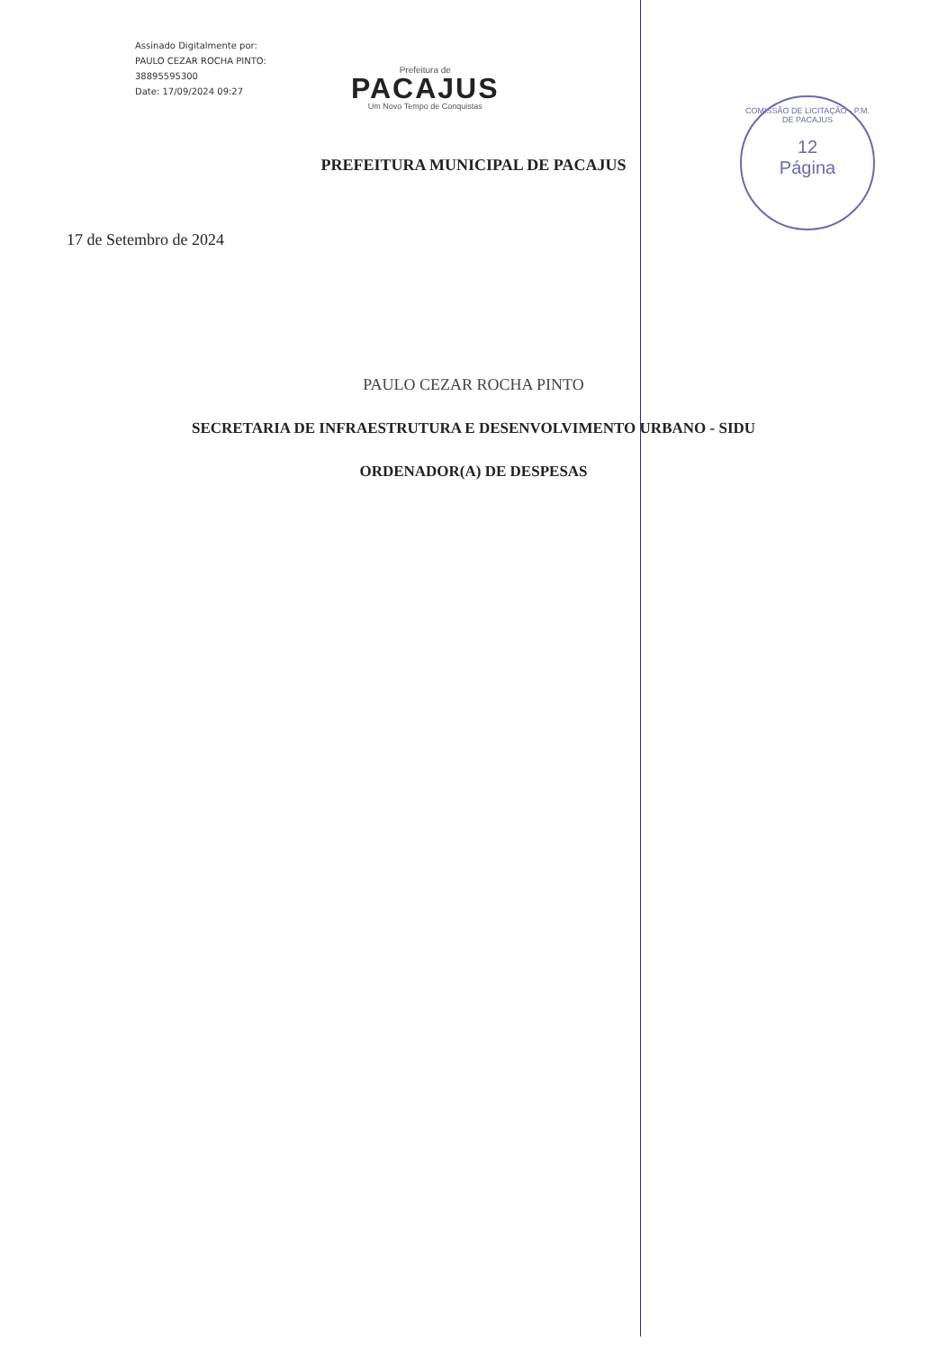Assinado Digitalmente por:
PAULO CEZAR ROCHA PINTO:
38895595300
Date: 17/09/2024 09:27
Prefeitura de
PACAJUS
Um Novo Tempo de Conquistas
COMISSÃO DE LICITAÇÃO - P.M. DE PACAJUS
12
Página
PREFEITURA MUNICIPAL DE PACAJUS
17 de Setembro de 2024
PAULO CEZAR ROCHA PINTO
SECRETARIA DE INFRAESTRUTURA E DESENVOLVIMENTO URBANO - SIDU
ORDENADOR(A) DE DESPESAS